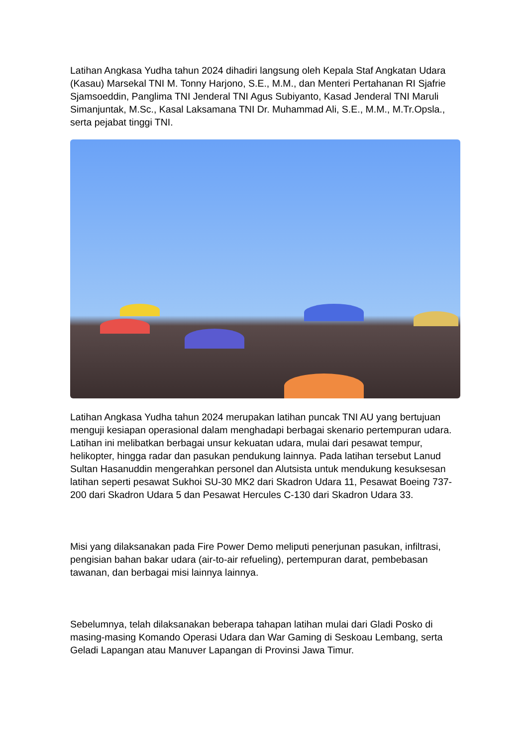Latihan Angkasa Yudha tahun 2024 dihadiri langsung oleh Kepala Staf Angkatan Udara (Kasau) Marsekal TNI M. Tonny Harjono, S.E., M.M., dan Menteri Pertahanan RI Sjafrie Sjamsoeddin, Panglima TNI Jenderal TNI Agus Subiyanto, Kasad Jenderal TNI Maruli Simanjuntak, M.Sc., Kasal Laksamana TNI Dr. Muhammad Ali, S.E., M.M., M.Tr.Opsla., serta pejabat tinggi TNI.
Latihan Angkasa Yudha tahun 2024 merupakan latihan puncak TNI AU yang bertujuan menguji kesiapan operasional dalam menghadapi berbagai skenario pertempuran udara. Latihan ini melibatkan berbagai unsur kekuatan udara, mulai dari pesawat tempur, helikopter, hingga radar dan pasukan pendukung lainnya. Pada latihan tersebut Lanud Sultan Hasanuddin mengerahkan personel dan Alutsista untuk mendukung kesuksesan latihan seperti pesawat Sukhoi SU-30 MK2 dari Skadron Udara 11, Pesawat Boeing 737-200 dari Skadron Udara 5 dan Pesawat Hercules C-130 dari Skadron Udara 33.
Misi yang dilaksanakan pada Fire Power Demo meliputi penerjunan pasukan, infiltrasi, pengisian bahan bakar udara (air-to-air refueling), pertempuran darat, pembebasan tawanan, dan berbagai misi lainnya lainnya.
Sebelumnya, telah dilaksanakan beberapa tahapan latihan mulai dari Gladi Posko di masing-masing Komando Operasi Udara dan War Gaming di Seskoau Lembang, serta Geladi Lapangan atau Manuver Lapangan di Provinsi Jawa Timur.